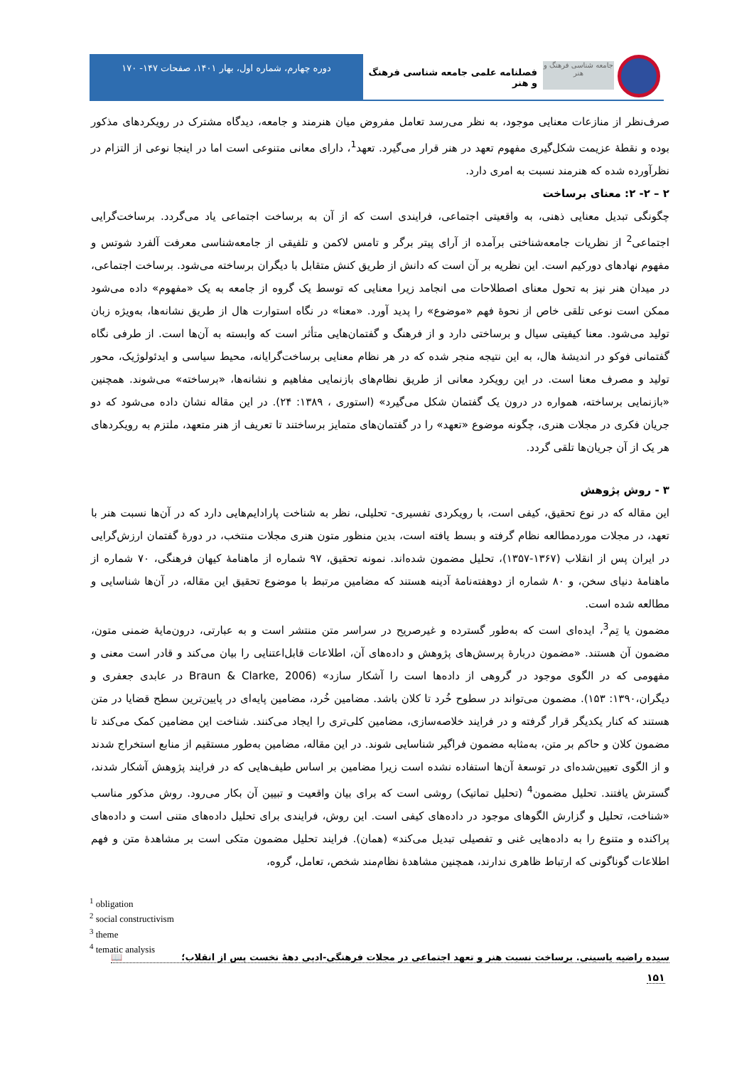جامعه شناسی فرهنگ و هنر
فصلنامه علمی جامعه شناسی فرهنگ و هنر
دوره چهارم، شماره اول، بهار ۱۴۰۱، صفحات ۱۴۷- ۱۷۰
صرف‌نظر از منازعات معنایی موجود، به نظر می‌رسد تعامل مفروض میان هنرمند و جامعه، دیدگاه مشترک در رویکردهای مذکور بوده و نقطهٔ عزیمت شکل‌گیری مفهوم تعهد در هنر قرار می‌گیرد. تعهد<sup>1</sup>، دارای معانی متنوعی است اما در اینجا نوعی از التزام در نظرآورده شده که هنرمند نسبت به امری دارد.
۲ – ۲- ۲: معنای برساخت
چگونگی تبدیل معنایی ذهنی، به واقعیتی اجتماعی، فرایندی است که از آن به برساخت اجتماعی یاد می‌گردد. برساخت‌گرایی اجتماعی<sup>2</sup> از نظریات جامعه‌شناختی برآمده از آرای پیتر برگر و تامس لاکمن و تلفیقی از جامعه‌شناسی معرفت آلفرد شوتس و مفهوم نهادهای دورکیم است. این نظریه بر آن است که دانش از طریق کنش متقابل با دیگران برساخته می‌شود. برساخت اجتماعی، در میدان هنر نیز به تحول معنای اصطلاحات می انجامد زیرا معنایی که توسط یک گروه از جامعه به یک «مفهوم» داده می‌شود ممکن است نوعی تلقی خاص از نحوهٔ فهم «موضوع» را پدید آورد. «معنا» در نگاه استوارت هال از طریق نشانه‌ها، به‌ویژه زبان تولید می‌شود. معنا کیفیتی سیال و برساختی دارد و از فرهنگ و گفتمان‌هایی متأثر است که وابسته به آن‌ها است. از طرفی نگاه گفتمانی فوکو در اندیشهٔ هال، به این نتیجه منجر شده که در هر نظام معنایی برساخت‌گرایانه، محیط سیاسی و ایدئولوژیک، محور تولید و مصرف معنا است. در این رویکرد معانی از طریق نظام‌های بازنمایی مفاهیم و نشانه‌ها، «برساخته» می‌شوند. همچنین «بازنمایی برساخته، همواره در درون یک گفتمان شکل می‌گیرد» (استوری ، ۱۳۸۹: ۲۴). در این مقاله نشان داده می‌شود که دو جریان فکری در مجلات هنری، چگونه موضوع «تعهد» را در گفتمان‌های متمایز برساختند تا تعریف از هنر متعهد، ملتزم به رویکردهای هر یک از آن جریان‌ها تلقی گردد.
۳ - روش پژوهش
این مقاله که در نوع تحقیق، کیفی است، با رویکردی تفسیری- تحلیلی، نظر به شناخت پارادایم‌هایی دارد که در آن‌ها نسبت هنر با تعهد، در مجلات موردمطالعه نظام گرفته و بسط یافته است، بدین منظور متون هنری مجلات منتخب، در دورهٔ گفتمان ارزش‌گرایی در ایران پس از انقلاب (۱۳۶۷-۱۳۵۷)، تحلیل مضمون شده‌اند. نمونه تحقیق، ۹۷ شماره از ماهنامهٔ کیهان فرهنگی، ۷۰ شماره از ماهنامهٔ دنیای سخن، و ۸۰ شماره از دوهفته‌نامهٔ آدینه هستند که مضامین مرتبط با موضوع تحقیق این مقاله، در آن‌ها شناسایی و مطالعه شده است.
مضمون یا تِم<sup>3</sup>، ایده‌ای است که به‌طور گسترده و غیرصریح در سراسر متن منتشر است و به عبارتی، درون‌مایهٔ ضمنی متون، مضمون آن هستند. «مضمون دربارهٔ پرسش‌های پژوهش و داده‌های آن، اطلاعات قابل‌اعتنایی را بیان می‌کند و قادر است معنی و مفهومی که در الگوی موجود در گروهی از داده‌ها است را آشکار سازد» (Braun & Clarke, 2006 در عابدی جعفری و دیگران،۱۳۹۰: ۱۵۳). مضمون می‌تواند در سطوح خُرد تا کلان باشد. مضامین خُرد، مضامین پایه‌ای در پایین‌ترین سطح قضایا در متن هستند که کنار یکدیگر قرار گرفته و در فرایند خلاصه‌سازی، مضامین کلی‌تری را ایجاد می‌کنند. شناخت این مضامین کمک می‌کند تا مضمون کلان و حاکم بر متن، به‌مثابه مضمون فراگیر شناسایی شوند. در این مقاله، مضامین به‌طور مستقیم از منابع استخراج شدند و از الگوی تعیین‌شده‌ای در توسعهٔ آن‌ها استفاده نشده است زیرا مضامین بر اساس طیف‌هایی که در فرایند پژوهش آشکار شدند، گسترش یافتند. تحلیل مضمون<sup>4</sup> (تحلیل تماتیک) روشی است که برای بیان واقعیت و تبیین آن بکار می‌رود. روش مذکور مناسب «شناخت، تحلیل و گزارش الگوهای موجود در داده‌های کیفی است. این روش، فرایندی برای تحلیل داده‌های متنی است و داده‌های پراکنده و متنوع را به داده‌هایی غنی و تفصیلی تبدیل می‌کند» (همان). فرایند تحلیل مضمون متکی است بر مشاهدهٔ متن و فهم اطلاعات گوناگونی که ارتباط ظاهری ندارند، همچنین مشاهدهٔ نظام‌مند شخص، تعامل، گروه،
<sup>1</sup> obligation
<sup>2</sup> social constructivism
<sup>3</sup> theme
<sup>4</sup> tematic analysis
سیده راضیه یاسینی. برساخت نسبت هنر و تعهد اجتماعی در مجلات فرهنگی-ادبی دههٔ نخست پس از انقلاب؛ 📖
۱۵۱